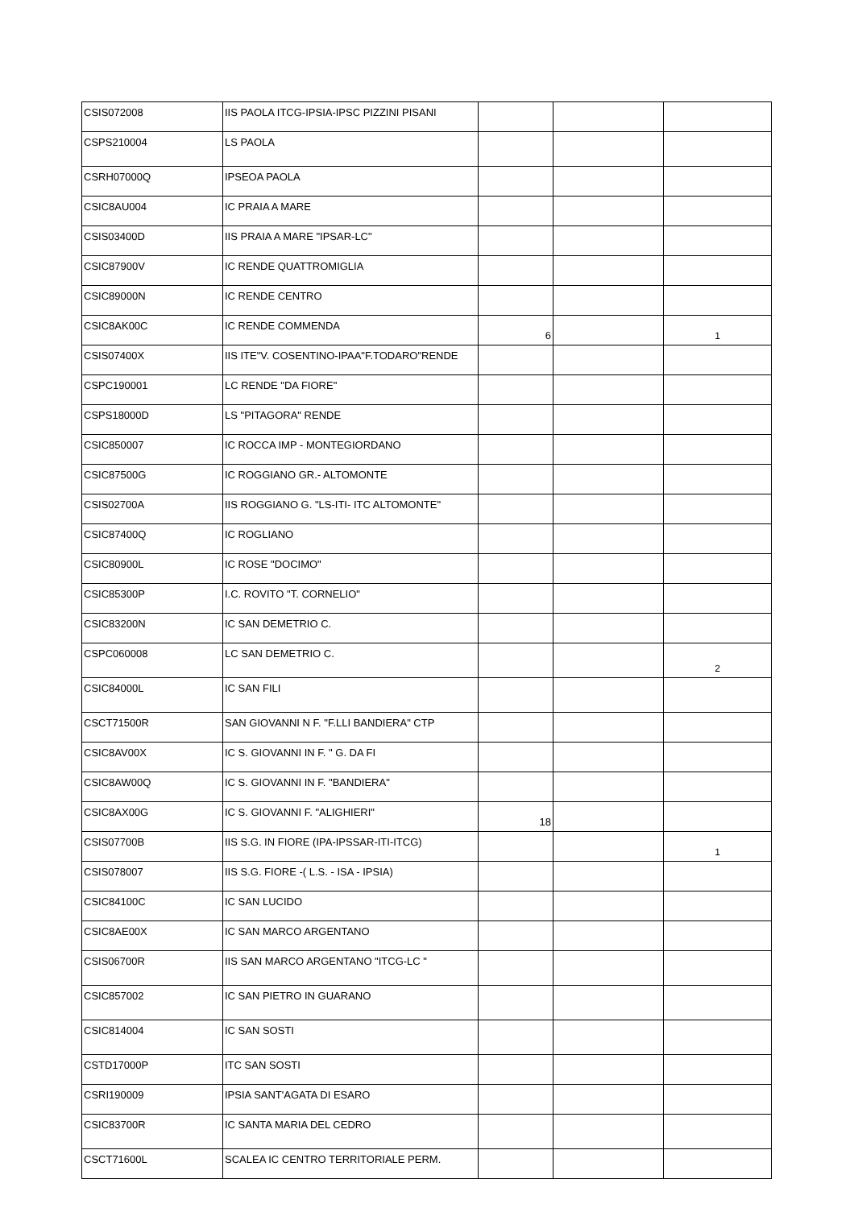| CSIS072008 | IIS PAOLA ITCG-IPSIA-IPSC PIZZINI PISANI | | | |
| CSPS210004 | LS PAOLA | | | |
| CSRH07000Q | IPSEOA PAOLA | | | |
| CSIC8AU004 | IC PRAIA A MARE | | | |
| CSIS03400D | IIS PRAIA A MARE "IPSAR-LC" | | | |
| CSIC87900V | IC RENDE QUATTROMIGLIA | | | |
| CSIC89000N | IC RENDE CENTRO | | | |
| CSIC8AK00C | IC RENDE COMMENDA | 6 | | 1 |
| CSIS07400X | IIS ITE"V. COSENTINO-IPAA"F.TODARO"RENDE | | | |
| CSPC190001 | LC RENDE "DA FIORE" | | | |
| CSPS18000D | LS "PITAGORA" RENDE | | | |
| CSIC850007 | IC ROCCA IMP - MONTEGIORDANO | | | |
| CSIC87500G | IC ROGGIANO GR.- ALTOMONTE | | | |
| CSIS02700A | IIS ROGGIANO G. "LS-ITI- ITC ALTOMONTE" | | | |
| CSIC87400Q | IC ROGLIANO | | | |
| CSIC80900L | IC ROSE "DOCIMO" | | | |
| CSIC85300P | I.C. ROVITO "T. CORNELIO" | | | |
| CSIC83200N | IC SAN DEMETRIO C. | | | |
| CSPC060008 | LC SAN DEMETRIO C. | | | 2 |
| CSIC84000L | IC SAN FILI | | | |
| CSCT71500R | SAN GIOVANNI N F. "F.LLI BANDIERA" CTP | | | |
| CSIC8AV00X | IC S. GIOVANNI IN F. " G. DA FI | | | |
| CSIC8AW00Q | IC S. GIOVANNI IN F. "BANDIERA" | | | |
| CSIC8AX00G | IC S. GIOVANNI F. "ALIGHIERI" | 18 | | |
| CSIS07700B | IIS S.G. IN FIORE (IPA-IPSSAR-ITI-ITCG) | | | 1 |
| CSIS078007 | IIS S.G. FIORE -( L.S. - ISA - IPSIA) | | | |
| CSIC84100C | IC SAN LUCIDO | | | |
| CSIC8AE00X | IC SAN MARCO ARGENTANO | | | |
| CSIS06700R | IIS SAN MARCO ARGENTANO "ITCG-LC " | | | |
| CSIC857002 | IC SAN PIETRO IN GUARANO | | | |
| CSIC814004 | IC SAN SOSTI | | | |
| CSTD17000P | ITC SAN SOSTI | | | |
| CSRI190009 | IPSIA SANT'AGATA DI ESARO | | | |
| CSIC83700R | IC SANTA MARIA DEL CEDRO | | | |
| CSCT71600L | SCALEA IC CENTRO TERRITORIALE PERM. | | | |